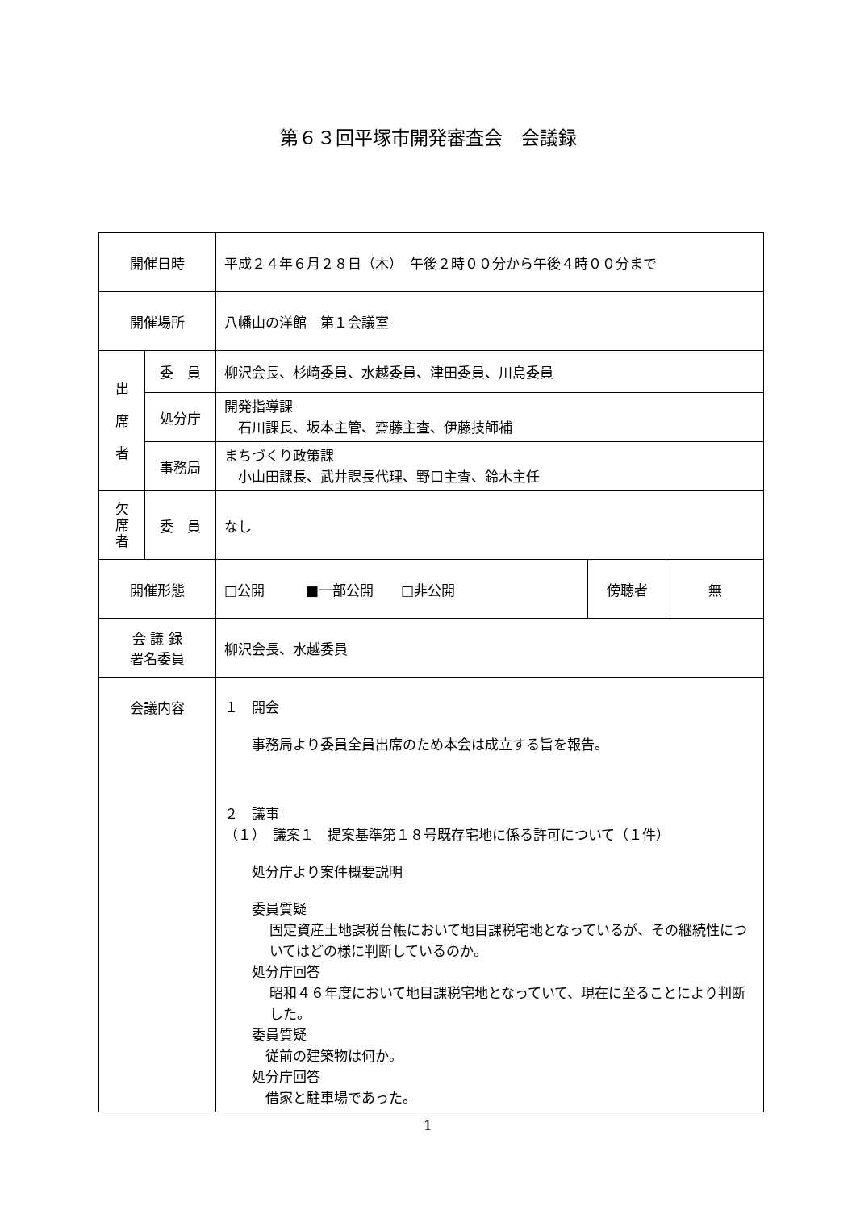第６３回平塚市開発審査会　会議録
| 開催日時 | | 平成２４年６月２８日（木） 午後２時００分から午後４時００分まで | | |
| 開催場所 | | 八幡山の洋館 第１会議室 | | |
| 出 席 者 | 委 員 | 柳沢会長、杉﨑委員、水越委員、津田委員、川島委員 | | |
| | 処分庁 | 開発指導課 石川課長、坂本主管、齋藤主査、伊藤技師補 | | |
| | 事務局 | まちづくり政策課 小山田課長、武井課長代理、野口主査、鈴木主任 | | |
| 欠 席 者 | 委 員 | なし | | |
| 開催形態 | | □公開 ■一部公開 □非公開 | 傍聴者 | 無 |
| 会 議 録 署名委員 | | 柳沢会長、水越委員 | | |
| 会議内容 | | １ 開会 事務局より委員全員出席のため本会は成立する旨を報告。 ２ 議事 （１） 議案１ 提案基準第１８号既存宅地に係る許可について（１件） 処分庁より案件概要説明 委員質疑 固定資産土地課税台帳において地目課税宅地となっているが、その継続性についてはどの様に判断しているのか。 処分庁回答 昭和４６年度において地目課税宅地となっていて、現在に至ることにより判断した。 委員質疑 従前の建築物は何か。 処分庁回答 借家と駐車場であった。 | | |
1